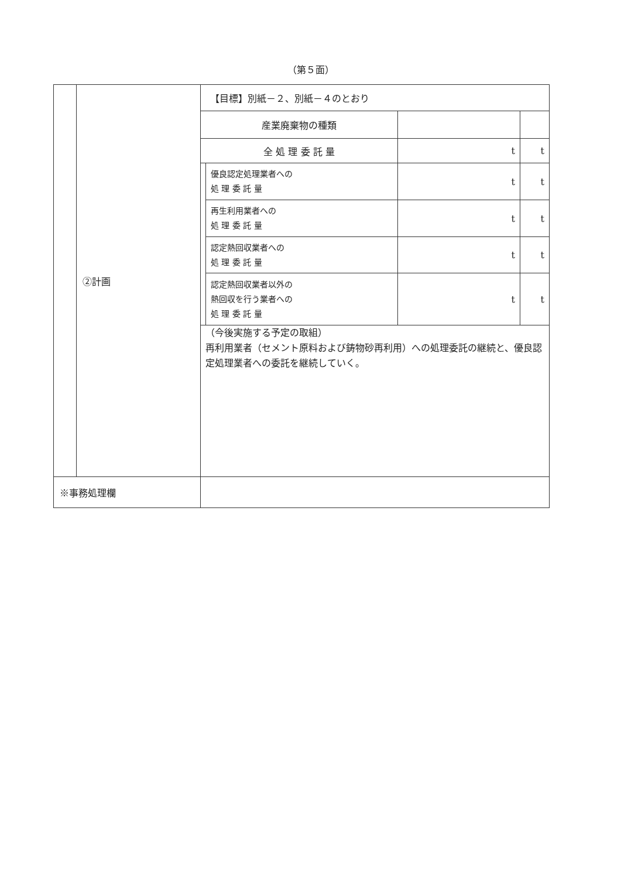（第５面）
| | ②計画 | / 【目標】別紙－２、別紙－４のとおり / / / / / 産業廃棄物の種類 / / / / / 全 処 理 委 託 量 / / t / t / / / 優良認定処理業者への 処 理 委 託 量 / t / t / / / 再生利用業者への 処 理 委 託 量 / t / t / / / 認定熱回収業者への 処 理 委 託 量 / t / t / / / 認定熱回収業者以外の 熱回収を行う業者への 処 理 委 託 量 / t / t / / （今後実施する予定の取組） 再利用業者（セメント原料および鋳物砂再利用）への処理委託の継続と、優良認定処理業者への委託を継続していく。 / / / / |
| ※事務処理欄 | | |